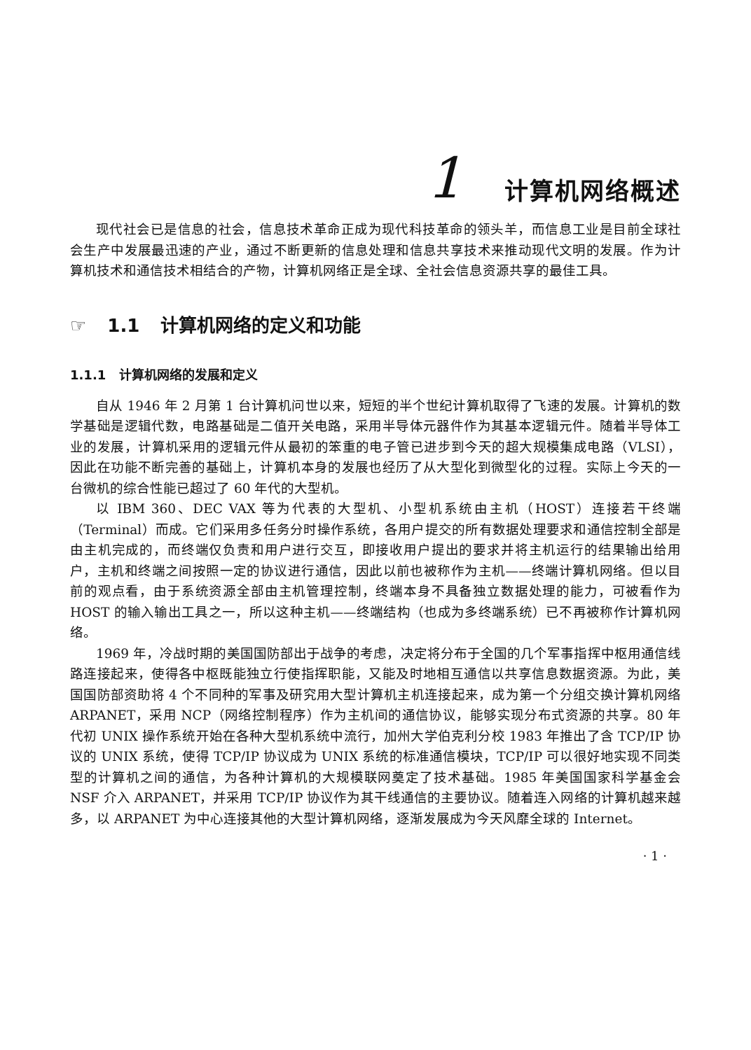1 计算机网络概述
现代社会已是信息的社会，信息技术革命正成为现代科技革命的领头羊，而信息工业是目前全球社会生产中发展最迅速的产业，通过不断更新的信息处理和信息共享技术来推动现代文明的发展。作为计算机技术和通信技术相结合的产物，计算机网络正是全球、全社会信息资源共享的最佳工具。
☞ 1.1 计算机网络的定义和功能
1.1.1 计算机网络的发展和定义
自从 1946 年 2 月第 1 台计算机问世以来，短短的半个世纪计算机取得了飞速的发展。计算机的数学基础是逻辑代数，电路基础是二值开关电路，采用半导体元器件作为其基本逻辑元件。随着半导体工业的发展，计算机采用的逻辑元件从最初的笨重的电子管已进步到今天的超大规模集成电路（VLSI），因此在功能不断完善的基础上，计算机本身的发展也经历了从大型化到微型化的过程。实际上今天的一台微机的综合性能已超过了 60 年代的大型机。
以 IBM 360、DEC VAX 等为代表的大型机、小型机系统由主机（HOST）连接若干终端（Terminal）而成。它们采用多任务分时操作系统，各用户提交的所有数据处理要求和通信控制全部是由主机完成的，而终端仅负责和用户进行交互，即接收用户提出的要求并将主机运行的结果输出给用户，主机和终端之间按照一定的协议进行通信，因此以前也被称作为主机——终端计算机网络。但以目前的观点看，由于系统资源全部由主机管理控制，终端本身不具备独立数据处理的能力，可被看作为 HOST 的输入输出工具之一，所以这种主机——终端结构（也成为多终端系统）已不再被称作计算机网络。
1969 年，冷战时期的美国国防部出于战争的考虑，决定将分布于全国的几个军事指挥中枢用通信线路连接起来，使得各中枢既能独立行使指挥职能，又能及时地相互通信以共享信息数据资源。为此，美国国防部资助将 4 个不同种的军事及研究用大型计算机主机连接起来，成为第一个分组交换计算机网络 ARPANET，采用 NCP（网络控制程序）作为主机间的通信协议，能够实现分布式资源的共享。80 年代初 UNIX 操作系统开始在各种大型机系统中流行，加州大学伯克利分校 1983 年推出了含 TCP/IP 协议的 UNIX 系统，使得 TCP/IP 协议成为 UNIX 系统的标准通信模块，TCP/IP 可以很好地实现不同类型的计算机之间的通信，为各种计算机的大规模联网奠定了技术基础。1985 年美国国家科学基金会 NSF 介入 ARPANET，并采用 TCP/IP 协议作为其干线通信的主要协议。随着连入网络的计算机越来越多，以 ARPANET 为中心连接其他的大型计算机网络，逐渐发展成为今天风靡全球的 Internet。
· 1 ·